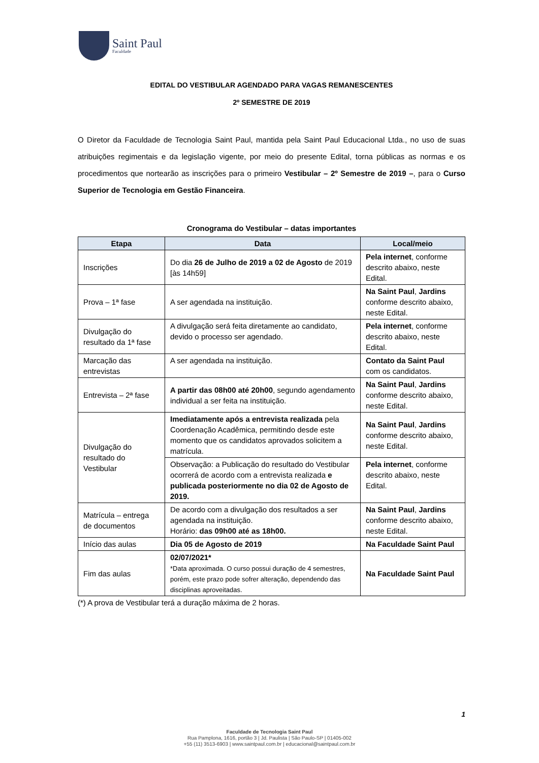Saint Paul
Faculdade
EDITAL DO VESTIBULAR AGENDADO PARA VAGAS REMANESCENTES
2º SEMESTRE DE 2019
O Diretor da Faculdade de Tecnologia Saint Paul, mantida pela Saint Paul Educacional Ltda., no uso de suas atribuições regimentais e da legislação vigente, por meio do presente Edital, torna públicas as normas e os procedimentos que nortearão as inscrições para o primeiro Vestibular – 2º Semestre de 2019 –, para o Curso Superior de Tecnologia em Gestão Financeira.
Cronograma do Vestibular – datas importantes
| Etapa | Data | Local/meio |
| --- | --- | --- |
| Inscrições | Do dia 26 de Julho de 2019 a 02 de Agosto de 2019 [às 14h59] | Pela internet , conforme descrito abaixo, neste Edital. |
| Prova – 1ª fase | A ser agendada na instituição. | Na Saint Paul , Jardins conforme descrito abaixo, neste Edital. |
| Divulgação do resultado da 1ª fase | A divulgação será feita diretamente ao candidato, devido o processo ser agendado. | Pela internet , conforme descrito abaixo, neste Edital. |
| Marcação das entrevistas | A ser agendada na instituição. | Contato da Saint Paul com os candidatos. |
| Entrevista – 2ª fase | A partir das 08h00 até 20h00 , segundo agendamento individual a ser feita na instituição. | Na Saint Paul , Jardins conforme descrito abaixo, neste Edital. |
| Divulgação do resultado do Vestibular | Imediatamente após a entrevista realizada pela Coordenação Acadêmica, permitindo desde este momento que os candidatos aprovados solicitem a matrícula. | Na Saint Paul , Jardins conforme descrito abaixo, neste Edital. |
| | Observação: a Publicação do resultado do Vestibular ocorrerá de acordo com a entrevista realizada e publicada posteriormente no dia 02 de Agosto de 2019. | Pela internet , conforme descrito abaixo, neste Edital. |
| Matrícula – entrega de documentos | De acordo com a divulgação dos resultados a ser agendada na instituição. Horário: das 09h00 até as 18h00. | Na Saint Paul , Jardins conforme descrito abaixo, neste Edital. |
| Início das aulas | Dia 05 de Agosto de 2019 | Na Faculdade Saint Paul |
| Fim das aulas | 02/07/2021* *Data aproximada. O curso possui duração de 4 semestres, porém, este prazo pode sofrer alteração, dependendo das disciplinas aproveitadas. | Na Faculdade Saint Paul |
(*) A prova de Vestibular terá a duração máxima de 2 horas.
1
Faculdade de Tecnologia Saint Paul
Rua Pamplona, 1616, portão 3 | Jd. Paulista | São Paulo-SP | 01405-002
+55 (11) 3513-6903 | www.saintpaul.com.br | educacional@saintpaul.com.br